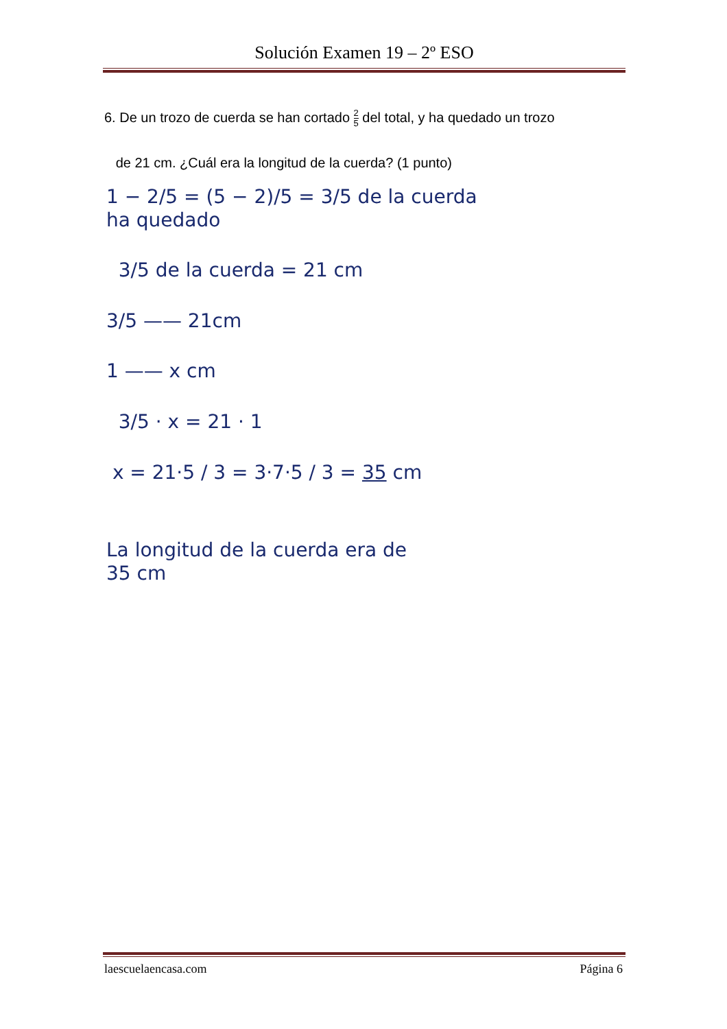Solución Examen 19 – 2º ESO
6. De un trozo de cuerda se han cortado 2 5 del total, y ha quedado un trozo
de 21 cm. ¿Cuál era la longitud de la cuerda? (1 punto)
1 − 2/5 = (5 − 2)/5 = 3/5 de la cuerda
ha quedado
3/5 de la cuerda = 21 cm
3/5 —— 21cm
1 —— x cm
3/5 · x = 21 · 1
x = 21·5 / 3 = 3·7·5 / 3 = 35 cm
La longitud de la cuerda era de
35 cm
laescuelaencasa.com Página 6